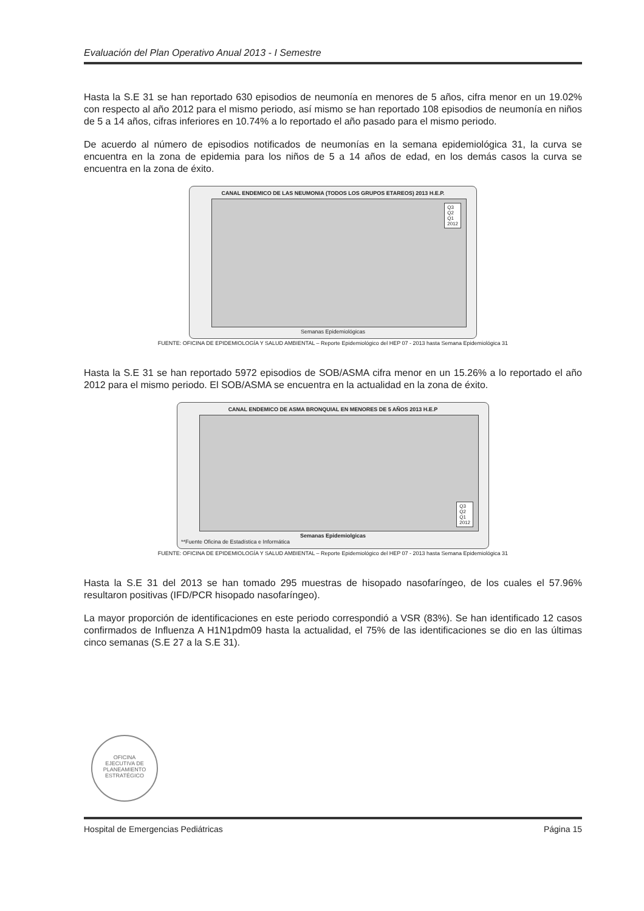Evaluación del Plan Operativo Anual 2013 - I Semestre
Hasta la S.E 31 se han reportado 630 episodios de neumonía en menores de 5 años, cifra menor en un 19.02% con respecto al año 2012 para el mismo periodo, así mismo se han reportado 108 episodios de neumonía en niños de 5 a 14 años, cifras inferiores en 10.74% a lo reportado el año pasado para el mismo periodo.
De acuerdo al número de episodios notificados de neumonías en la semana epidemiológica 31, la curva se encuentra en la zona de epidemia para los niños de 5 a 14 años de edad, en los demás casos la curva se encuentra en la zona de éxito.
CANAL ENDEMICO DE LAS NEUMONIA (TODOS LOS GRUPOS ETAREOS) 2013 H.E.P.
Q3
Q2
Q1
2012
Semanas Epidemiológicas
FUENTE: OFICINA DE EPIDEMIOLOGÍA Y SALUD AMBIENTAL – Reporte Epidemiológico del HEP 07 - 2013 hasta Semana Epidemiológica 31
Hasta la S.E 31 se han reportado 5972 episodios de SOB/ASMA cifra menor en un 15.26% a lo reportado el año 2012 para el mismo periodo. El SOB/ASMA se encuentra en la actualidad en la zona de éxito.
CANAL ENDEMICO DE ASMA BRONQUIAL EN MENORES DE 5 AÑOS 2013 H.E.P
Q3
Q2
Q1
2012
Semanas Epidemiolgicas
**Fuente Oficina de Estadística e Informática
FUENTE: OFICINA DE EPIDEMIOLOGÍA Y SALUD AMBIENTAL – Reporte Epidemiológico del HEP 07 - 2013 hasta Semana Epidemiológica 31
Hasta la S.E 31 del 2013 se han tomado 295 muestras de hisopado nasofaríngeo, de los cuales el 57.96% resultaron positivas (IFD/PCR hisopado nasofaríngeo).
La mayor proporción de identificaciones en este periodo correspondió a VSR (83%). Se han identificado 12 casos confirmados de Influenza A H1N1pdm09 hasta la actualidad, el 75% de las identificaciones se dio en las últimas cinco semanas (S.E 27 a la S.E 31).
OFICINA
EJECUTIVA DE
PLANEAMIENTO
ESTRATÉGICO
Hospital de Emergencias Pediátricas Página 15